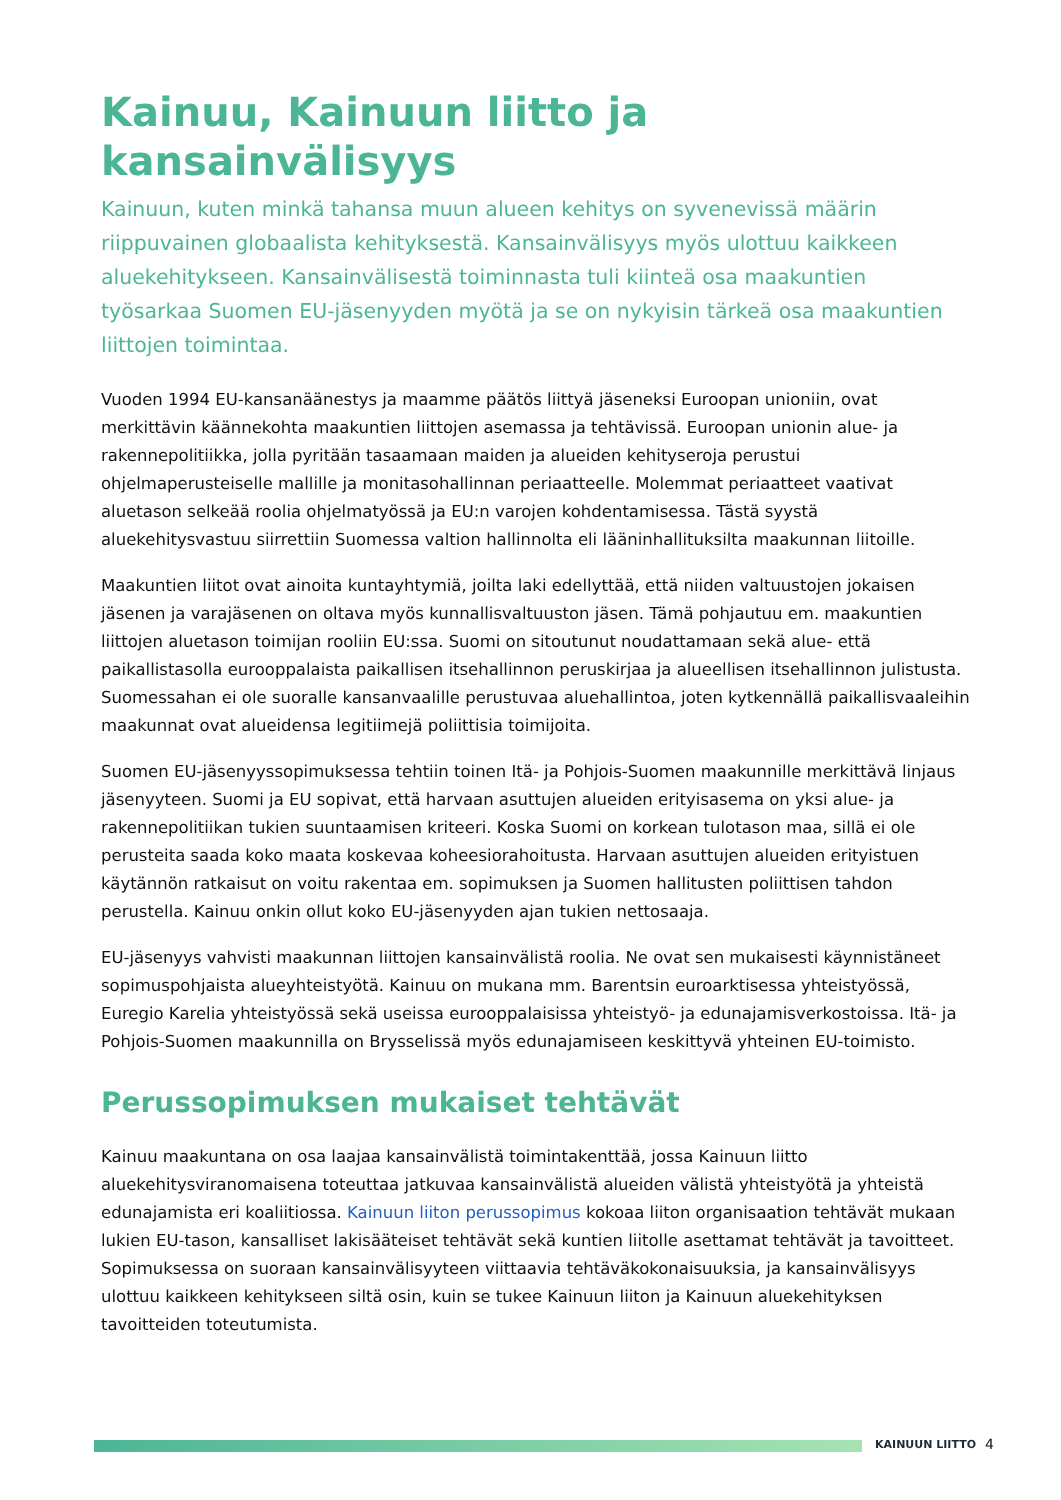Kainuu, Kainuun liitto ja kansainvälisyys
Kainuun, kuten minkä tahansa muun alueen kehitys on syvenevissä määrin riippuvainen globaalista kehityksestä. Kansainvälisyys myös ulottuu kaikkeen aluekehitykseen. Kansainvälisestä toiminnasta tuli kiinteä osa maakuntien työsarkaa Suomen EU-jäsenyyden myötä ja se on nykyisin tärkeä osa maakuntien liittojen toimintaa.
Vuoden 1994 EU-kansanäänestys ja maamme päätös liittyä jäseneksi Euroopan unioniin, ovat merkittävin käännekohta maakuntien liittojen asemassa ja tehtävissä. Euroopan unionin alue- ja rakennepolitiikka, jolla pyritään tasaamaan maiden ja alueiden kehityseroja perustui ohjelmaperusteiselle mallille ja monitasohallinnan periaatteelle. Molemmat periaatteet vaativat aluetason selkeää roolia ohjelmatyössä ja EU:n varojen kohdentamisessa. Tästä syystä aluekehitysvastuu siirrettiin Suomessa valtion hallinnolta eli lääninhallituksilta maakunnan liitoille.
Maakuntien liitot ovat ainoita kuntayhtymiä, joilta laki edellyttää, että niiden valtuustojen jokaisen jäsenen ja varajäsenen on oltava myös kunnallisvaltuuston jäsen. Tämä pohjautuu em. maakuntien liittojen aluetason toimijan rooliin EU:ssa. Suomi on sitoutunut noudattamaan sekä alue- että paikallistasolla eurooppalaista paikallisen itsehallinnon peruskirjaa ja alueellisen itsehallinnon julistusta. Suomessahan ei ole suoralle kansanvaalille perustuvaa aluehallintoa, joten kytkennällä paikallisvaaleihin maakunnat ovat alueidensa legitiimejä poliittisia toimijoita.
Suomen EU-jäsenyyssopimuksessa tehtiin toinen Itä- ja Pohjois-Suomen maakunnille merkittävä linjaus jäsenyyteen. Suomi ja EU sopivat, että harvaan asuttujen alueiden erityisasema on yksi alue- ja rakennepolitiikan tukien suuntaamisen kriteeri. Koska Suomi on korkean tulotason maa, sillä ei ole perusteita saada koko maata koskevaa koheesiorahoitusta. Harvaan asuttujen alueiden erityistuen käytännön ratkaisut on voitu rakentaa em. sopimuksen ja Suomen hallitusten poliittisen tahdon perustella. Kainuu onkin ollut koko EU-jäsenyyden ajan tukien nettosaaja.
EU-jäsenyys vahvisti maakunnan liittojen kansainvälistä roolia. Ne ovat sen mukaisesti käynnistäneet sopimuspohjaista alueyhteistyötä. Kainuu on mukana mm. Barentsin euroarktisessa yhteistyössä, Euregio Karelia yhteistyössä sekä useissa eurooppalaisissa yhteistyö- ja edunajamisverkostoissa. Itä- ja Pohjois-Suomen maakunnilla on Brysselissä myös edunajamiseen keskittyvä yhteinen EU-toimisto.
Perussopimuksen mukaiset tehtävät
Kainuu maakuntana on osa laajaa kansainvälistä toimintakenttää, jossa Kainuun liitto aluekehitysviranomaisena toteuttaa jatkuvaa kansainvälistä alueiden välistä yhteistyötä ja yhteistä edunajamista eri koaliitiossa. Kainuun liiton perussopimus kokoaa liiton organisaation tehtävät mukaan lukien EU-tason, kansalliset lakisääteiset tehtävät sekä kuntien liitolle asettamat tehtävät ja tavoitteet. Sopimuksessa on suoraan kansainvälisyyteen viittaavia tehtäväkokonaisuuksia, ja kansainvälisyys ulottuu kaikkeen kehitykseen siltä osin, kuin se tukee Kainuun liiton ja Kainuun aluekehityksen tavoitteiden toteutumista.
KAINUUN LIITTO 4